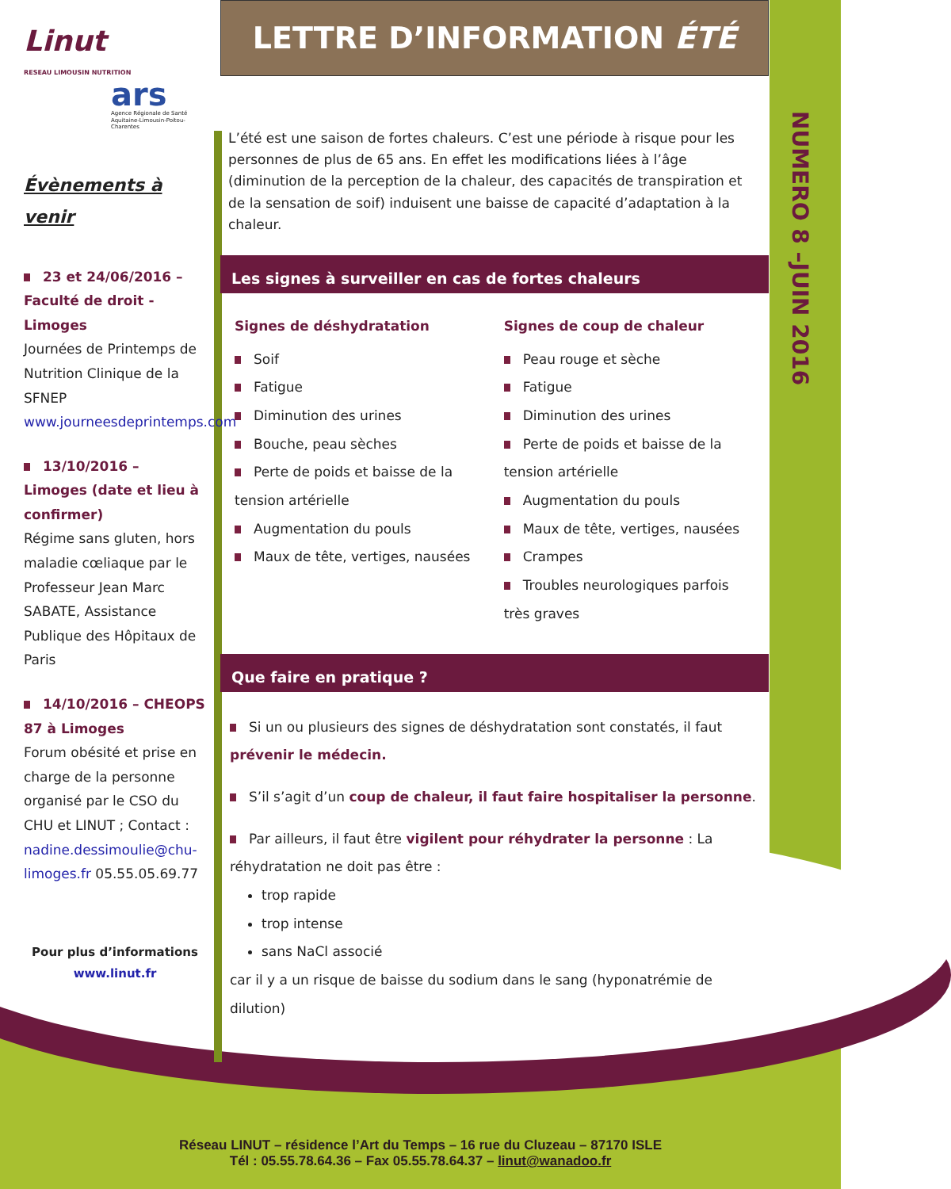Linut
RESEAU LIMOUSIN NUTRITION
ars
Agence Régionale de Santé
Aquitaine-Limousin-Poitou-Charentes
Évènements à venir
23 et 24/06/2016 – Faculté de droit - Limoges
Journées de Printemps de Nutrition Clinique de la SFNEP
www.journeesdeprintemps.com
13/10/2016 – Limoges (date et lieu à confirmer)
Régime sans gluten, hors maladie cœliaque par le Professeur Jean Marc SABATE, Assistance Publique des Hôpitaux de Paris
14/10/2016 – CHEOPS 87 à Limoges
Forum obésité et prise en charge de la personne organisé par le CSO du CHU et LINUT ; Contact : nadine.dessimoulie@chu-limoges.fr 05.55.05.69.77
Pour plus d’informations
www.linut.fr
LETTRE D’INFORMATION ÉTÉ
L’été est une saison de fortes chaleurs. C’est une période à risque pour les personnes de plus de 65 ans. En effet les modifications liées à l’âge (diminution de la perception de la chaleur, des capacités de transpiration et de la sensation de soif) induisent une baisse de capacité d’adaptation à la chaleur.
Les signes à surveiller en cas de fortes chaleurs
Signes de déshydratation
Soif
Fatigue
Diminution des urines
Bouche, peau sèches
Perte de poids et baisse de la tension artérielle
Augmentation du pouls
Maux de tête, vertiges, nausées
Signes de coup de chaleur
Peau rouge et sèche
Fatigue
Diminution des urines
Perte de poids et baisse de la tension artérielle
Augmentation du pouls
Maux de tête, vertiges, nausées
Crampes
Troubles neurologiques parfois très graves
Que faire en pratique ?
Si un ou plusieurs des signes de déshydratation sont constatés, il faut prévenir le médecin.
S’il s’agit d’un coup de chaleur, il faut faire hospitaliser la personne.
Par ailleurs, il faut être vigilent pour réhydrater la personne : La réhydratation ne doit pas être :
trop rapide
trop intense
sans NaCl associé
car il y a un risque de baisse du sodium dans le sang (hyponatrémie de dilution)
NUMERO 8 –JUIN 2016
Réseau LINUT – résidence l’Art du Temps – 16 rue du Cluzeau – 87170 ISLE
Tél : 05.55.78.64.36 – Fax 05.55.78.64.37 – linut@wanadoo.fr